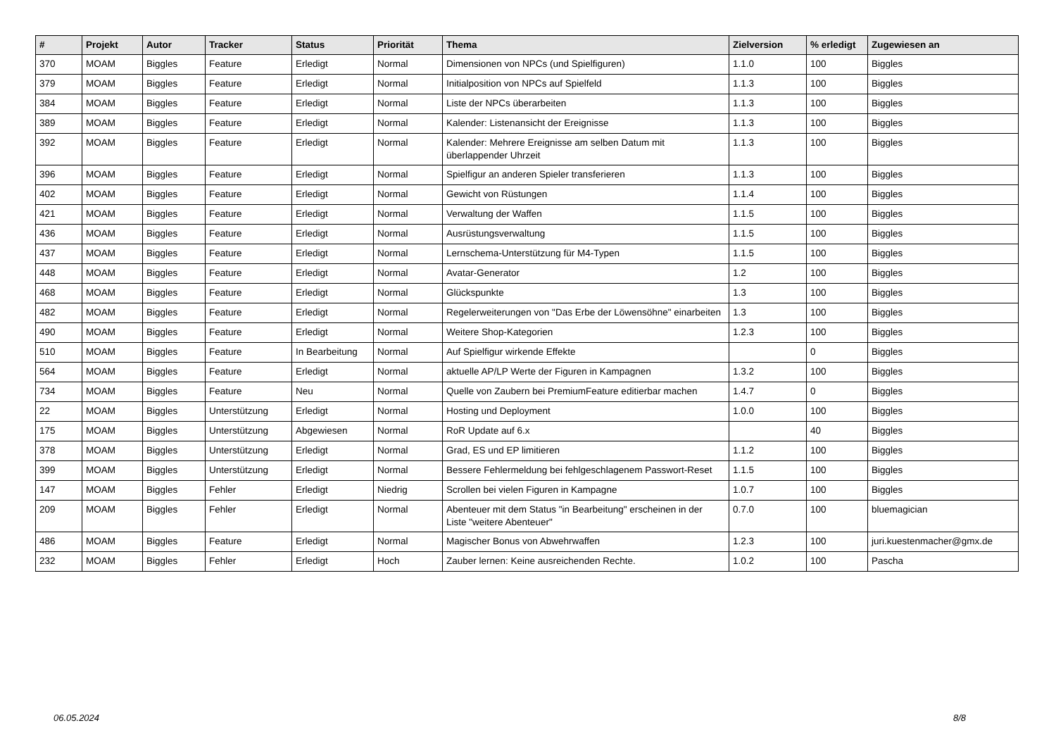| # | Projekt | Autor | Tracker | Status | Priorität | Thema | Zielversion | % erledigt | Zugewiesen an |
| --- | --- | --- | --- | --- | --- | --- | --- | --- | --- |
| 370 | MOAM | Biggles | Feature | Erledigt | Normal | Dimensionen von NPCs (und Spielfiguren) | 1.1.0 | 100 | Biggles |
| 379 | MOAM | Biggles | Feature | Erledigt | Normal | Initialposition von NPCs auf Spielfeld | 1.1.3 | 100 | Biggles |
| 384 | MOAM | Biggles | Feature | Erledigt | Normal | Liste der NPCs überarbeiten | 1.1.3 | 100 | Biggles |
| 389 | MOAM | Biggles | Feature | Erledigt | Normal | Kalender: Listenansicht der Ereignisse | 1.1.3 | 100 | Biggles |
| 392 | MOAM | Biggles | Feature | Erledigt | Normal | Kalender: Mehrere Ereignisse am selben Datum mit überlappender Uhrzeit | 1.1.3 | 100 | Biggles |
| 396 | MOAM | Biggles | Feature | Erledigt | Normal | Spielfigur an anderen Spieler transferieren | 1.1.3 | 100 | Biggles |
| 402 | MOAM | Biggles | Feature | Erledigt | Normal | Gewicht von Rüstungen | 1.1.4 | 100 | Biggles |
| 421 | MOAM | Biggles | Feature | Erledigt | Normal | Verwaltung der Waffen | 1.1.5 | 100 | Biggles |
| 436 | MOAM | Biggles | Feature | Erledigt | Normal | Ausrüstungsverwaltung | 1.1.5 | 100 | Biggles |
| 437 | MOAM | Biggles | Feature | Erledigt | Normal | Lernschema-Unterstützung für M4-Typen | 1.1.5 | 100 | Biggles |
| 448 | MOAM | Biggles | Feature | Erledigt | Normal | Avatar-Generator | 1.2 | 100 | Biggles |
| 468 | MOAM | Biggles | Feature | Erledigt | Normal | Glückspunkte | 1.3 | 100 | Biggles |
| 482 | MOAM | Biggles | Feature | Erledigt | Normal | Regelerweiterungen von "Das Erbe der Löwensöhne" einarbeiten | 1.3 | 100 | Biggles |
| 490 | MOAM | Biggles | Feature | Erledigt | Normal | Weitere Shop-Kategorien | 1.2.3 | 100 | Biggles |
| 510 | MOAM | Biggles | Feature | In Bearbeitung | Normal | Auf Spielfigur wirkende Effekte | | 0 | Biggles |
| 564 | MOAM | Biggles | Feature | Erledigt | Normal | aktuelle AP/LP Werte der Figuren in Kampagnen | 1.3.2 | 100 | Biggles |
| 734 | MOAM | Biggles | Feature | Neu | Normal | Quelle von Zaubern bei PremiumFeature editierbar machen | 1.4.7 | 0 | Biggles |
| 22 | MOAM | Biggles | Unterstützung | Erledigt | Normal | Hosting und Deployment | 1.0.0 | 100 | Biggles |
| 175 | MOAM | Biggles | Unterstützung | Abgewiesen | Normal | RoR Update auf 6.x | | 40 | Biggles |
| 378 | MOAM | Biggles | Unterstützung | Erledigt | Normal | Grad, ES und EP limitieren | 1.1.2 | 100 | Biggles |
| 399 | MOAM | Biggles | Unterstützung | Erledigt | Normal | Bessere Fehlermeldung bei fehlgeschlagenem Passwort-Reset | 1.1.5 | 100 | Biggles |
| 147 | MOAM | Biggles | Fehler | Erledigt | Niedrig | Scrollen bei vielen Figuren in Kampagne | 1.0.7 | 100 | Biggles |
| 209 | MOAM | Biggles | Fehler | Erledigt | Normal | Abenteuer mit dem Status "in Bearbeitung" erscheinen in der Liste "weitere Abenteuer" | 0.7.0 | 100 | bluemagician |
| 486 | MOAM | Biggles | Feature | Erledigt | Normal | Magischer Bonus von Abwehrwaffen | 1.2.3 | 100 | juri.kuestenmacher@gmx.de |
| 232 | MOAM | Biggles | Fehler | Erledigt | Hoch | Zauber lernen: Keine ausreichenden Rechte. | 1.0.2 | 100 | Pascha |
06.05.2024 8/8